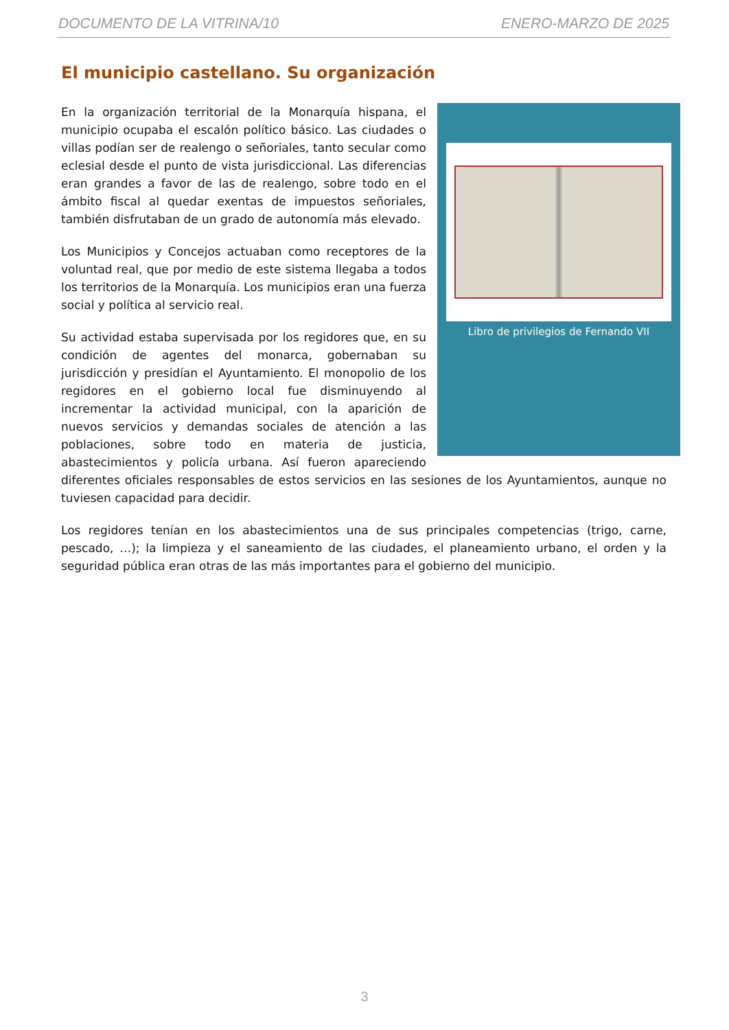DOCUMENTO DE LA VITRINA/10 ENERO-MARZO DE 2025
El municipio castellano. Su organización
Libro de privilegios de Fernando VII
En la organización territorial de la Monarquía hispana, el municipio ocupaba el escalón político básico. Las ciudades o villas podían ser de realengo o señoriales, tanto secular como eclesial desde el punto de vista jurisdiccional. Las diferencias eran grandes a favor de las de realengo, sobre todo en el ámbito fiscal al quedar exentas de impuestos señoriales, también disfrutaban de un grado de autonomía más elevado.
Los Municipios y Concejos actuaban como receptores de la voluntad real, que por medio de este sistema llegaba a todos los territorios de la Monarquía. Los municipios eran una fuerza social y política al servicio real.
Su actividad estaba supervisada por los regidores que, en su condición de agentes del monarca, gobernaban su jurisdicción y presidían el Ayuntamiento. El monopolio de los regidores en el gobierno local fue disminuyendo al incrementar la actividad municipal, con la aparición de nuevos servicios y demandas sociales de atención a las poblaciones, sobre todo en materia de justicia, abastecimientos y policía urbana. Así fueron apareciendo diferentes oficiales responsables de estos servicios en las sesiones de los Ayuntamientos, aunque no tuviesen capacidad para decidir.
Los regidores tenían en los abastecimientos una de sus principales competencias (trigo, carne, pescado, …); la limpieza y el saneamiento de las ciudades, el planeamiento urbano, el orden y la seguridad pública eran otras de las más importantes para el gobierno del municipio.
3